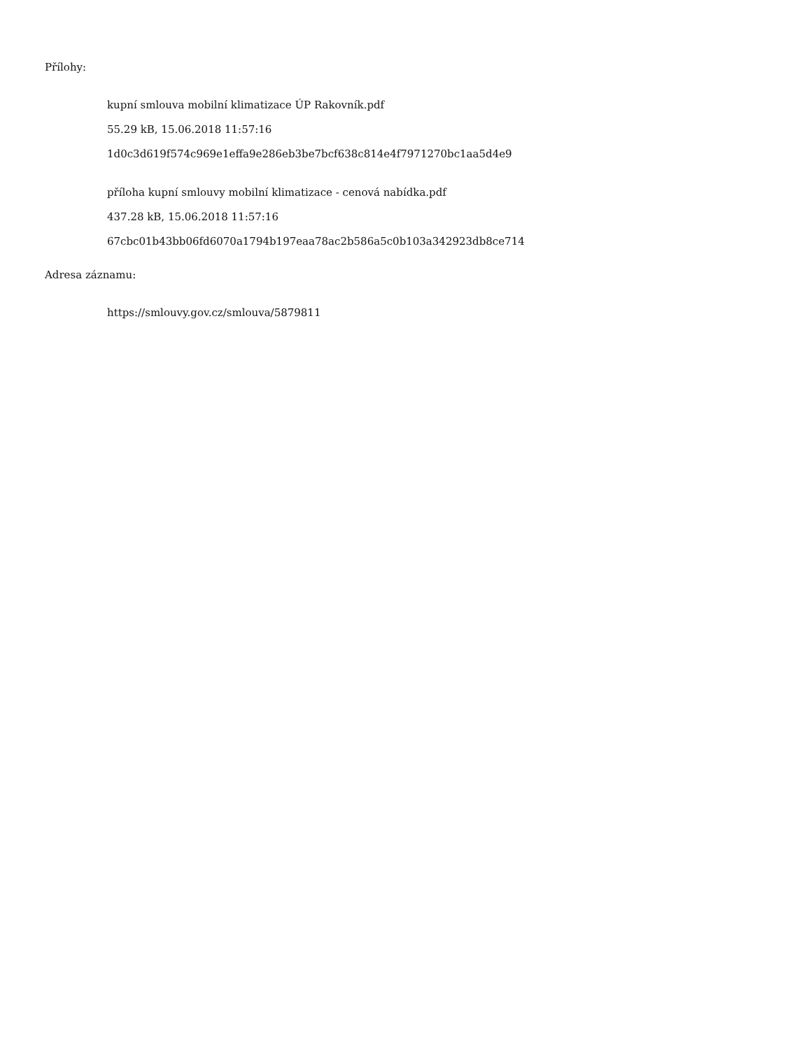Přílohy:
kupní smlouva mobilní klimatizace ÚP Rakovník.pdf
55.29 kB, 15.06.2018 11:57:16
1d0c3d619f574c969e1effa9e286eb3be7bcf638c814e4f7971270bc1aa5d4e9
příloha kupní smlouvy mobilní klimatizace - cenová nabídka.pdf
437.28 kB, 15.06.2018 11:57:16
67cbc01b43bb06fd6070a1794b197eaa78ac2b586a5c0b103a342923db8ce714
Adresa záznamu:
https://smlouvy.gov.cz/smlouva/5879811